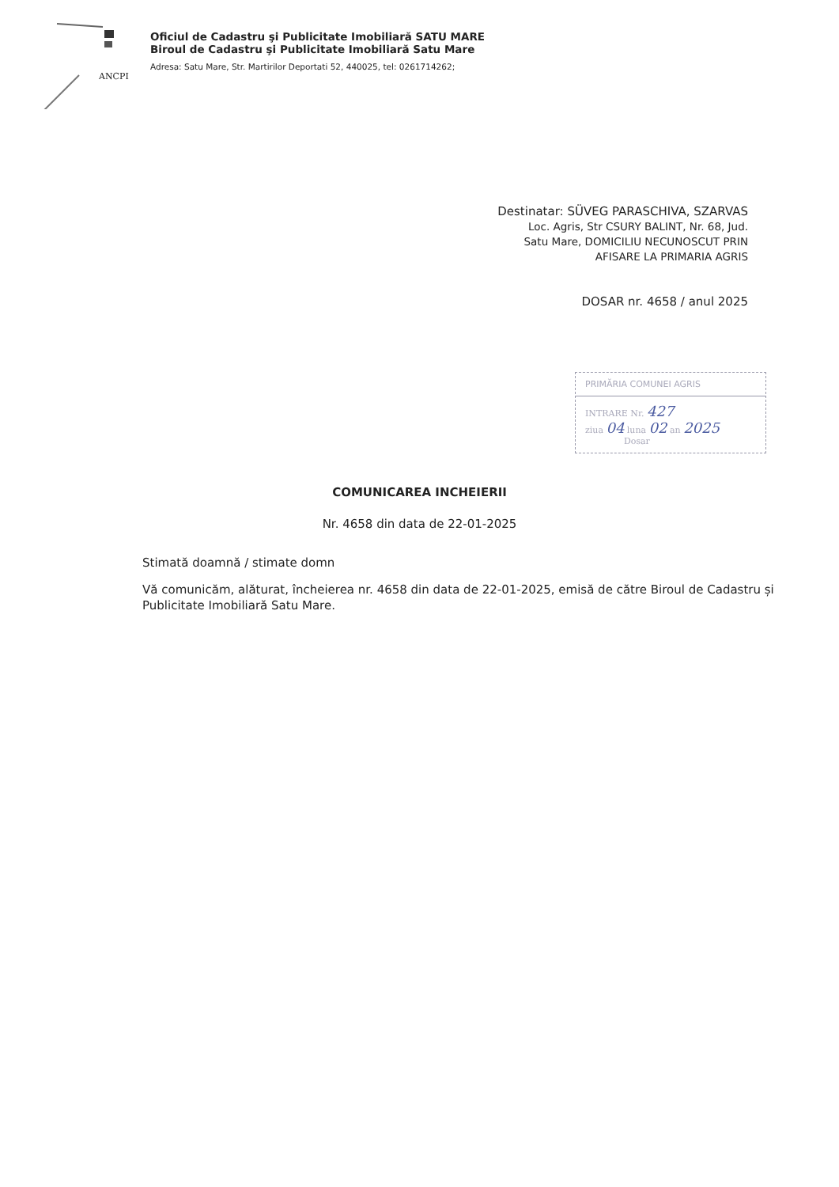ANCPI
Oficiul de Cadastru şi Publicitate Imobiliară SATU MARE
Biroul de Cadastru şi Publicitate Imobiliară Satu Mare
Adresa: Satu Mare, Str. Martirilor Deportati 52, 440025, tel: 0261714262;
Destinatar: SÜVEG PARASCHIVA, SZARVAS
Loc. Agris, Str CSURY BALINT, Nr. 68, Jud.
Satu Mare, DOMICILIU NECUNOSCUT PRIN
AFISARE LA PRIMARIA AGRIS
DOSAR nr. 4658 / anul 2025
PRIMĂRIA COMUNEI AGRIS
INTRARE Nr. 427
ziua 04 luna 02 an 2025
Dosar
COMUNICAREA INCHEIERII
Nr. 4658 din data de 22-01-2025
Stimată doamnă / stimate domn
Vă comunicăm, alăturat, încheierea nr. 4658 din data de 22-01-2025, emisă de către Biroul de Cadastru și Publicitate Imobiliară Satu Mare.